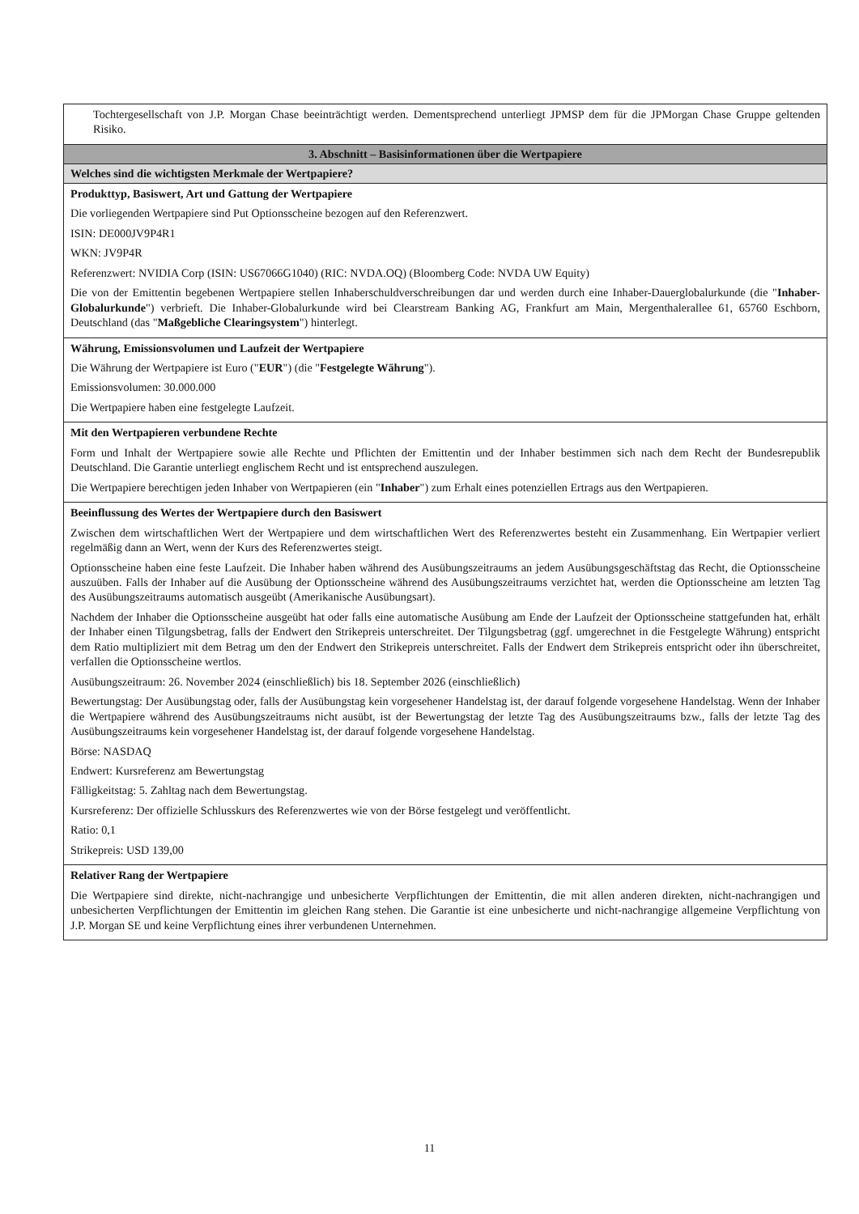| Tochtergesellschaft von J.P. Morgan Chase beeinträchtigt werden. Dementsprechend unterliegt JPMSP dem für die JPMorgan Chase Gruppe geltenden Risiko. |
| 3. Abschnitt – Basisinformationen über die Wertpapiere |
| Welches sind die wichtigsten Merkmale der Wertpapiere? |
| Produkttyp, Basiswert, Art und Gattung der Wertpapiere Die vorliegenden Wertpapiere sind Put Optionsscheine bezogen auf den Referenzwert. ISIN: DE000JV9P4R1 WKN: JV9P4R Referenzwert: NVIDIA Corp (ISIN: US67066G1040) (RIC: NVDA.OQ) (Bloomberg Code: NVDA UW Equity) Die von der Emittentin begebenen Wertpapiere stellen Inhaberschuldverschreibungen dar und werden durch eine Inhaber-Dauerglobalurkunde (die " Inhaber-Globalurkunde ") verbrieft. Die Inhaber-Globalurkunde wird bei Clearstream Banking AG, Frankfurt am Main, Mergenthalerallee 61, 65760 Eschborn, Deutschland (das " Maßgebliche Clearingsystem ") hinterlegt. |
| Währung, Emissionsvolumen und Laufzeit der Wertpapiere Die Währung der Wertpapiere ist Euro (" EUR ") (die " Festgelegte Währung "). Emissionsvolumen: 30.000.000 Die Wertpapiere haben eine festgelegte Laufzeit. |
| Mit den Wertpapieren verbundene Rechte Form und Inhalt der Wertpapiere sowie alle Rechte und Pflichten der Emittentin und der Inhaber bestimmen sich nach dem Recht der Bundesrepublik Deutschland. Die Garantie unterliegt englischem Recht und ist entsprechend auszulegen. Die Wertpapiere berechtigen jeden Inhaber von Wertpapieren (ein " Inhaber ") zum Erhalt eines potenziellen Ertrags aus den Wertpapieren. |
| Beeinflussung des Wertes der Wertpapiere durch den Basiswert Zwischen dem wirtschaftlichen Wert der Wertpapiere und dem wirtschaftlichen Wert des Referenzwertes besteht ein Zusammenhang. Ein Wertpapier verliert regelmäßig dann an Wert, wenn der Kurs des Referenzwertes steigt. Optionsscheine haben eine feste Laufzeit. Die Inhaber haben während des Ausübungszeitraums an jedem Ausübungsgeschäftstag das Recht, die Optionsscheine auszuüben. Falls der Inhaber auf die Ausübung der Optionsscheine während des Ausübungszeitraums verzichtet hat, werden die Optionsscheine am letzten Tag des Ausübungszeitraums automatisch ausgeübt (Amerikanische Ausübungsart). Nachdem der Inhaber die Optionsscheine ausgeübt hat oder falls eine automatische Ausübung am Ende der Laufzeit der Optionsscheine stattgefunden hat, erhält der Inhaber einen Tilgungsbetrag, falls der Endwert den Strikepreis unterschreitet. Der Tilgungsbetrag (ggf. umgerechnet in die Festgelegte Währung) entspricht dem Ratio multipliziert mit dem Betrag um den der Endwert den Strikepreis unterschreitet. Falls der Endwert dem Strikepreis entspricht oder ihn überschreitet, verfallen die Optionsscheine wertlos. Ausübungszeitraum: 26. November 2024 (einschließlich) bis 18. September 2026 (einschließlich) Bewertungstag: Der Ausübungstag oder, falls der Ausübungstag kein vorgesehener Handelstag ist, der darauf folgende vorgesehene Handelstag. Wenn der Inhaber die Wertpapiere während des Ausübungszeitraums nicht ausübt, ist der Bewertungstag der letzte Tag des Ausübungszeitraums bzw., falls der letzte Tag des Ausübungszeitraums kein vorgesehener Handelstag ist, der darauf folgende vorgesehene Handelstag. Börse: NASDAQ Endwert: Kursreferenz am Bewertungstag Fälligkeitstag: 5. Zahltag nach dem Bewertungstag. Kursreferenz: Der offizielle Schlusskurs des Referenzwertes wie von der Börse festgelegt und veröffentlicht. Ratio: 0,1 Strikepreis: USD 139,00 |
| Relativer Rang der Wertpapiere Die Wertpapiere sind direkte, nicht-nachrangige und unbesicherte Verpflichtungen der Emittentin, die mit allen anderen direkten, nicht-nachrangigen und unbesicherten Verpflichtungen der Emittentin im gleichen Rang stehen. Die Garantie ist eine unbesicherte und nicht-nachrangige allgemeine Verpflichtung von J.P. Morgan SE und keine Verpflichtung eines ihrer verbundenen Unternehmen. |
11